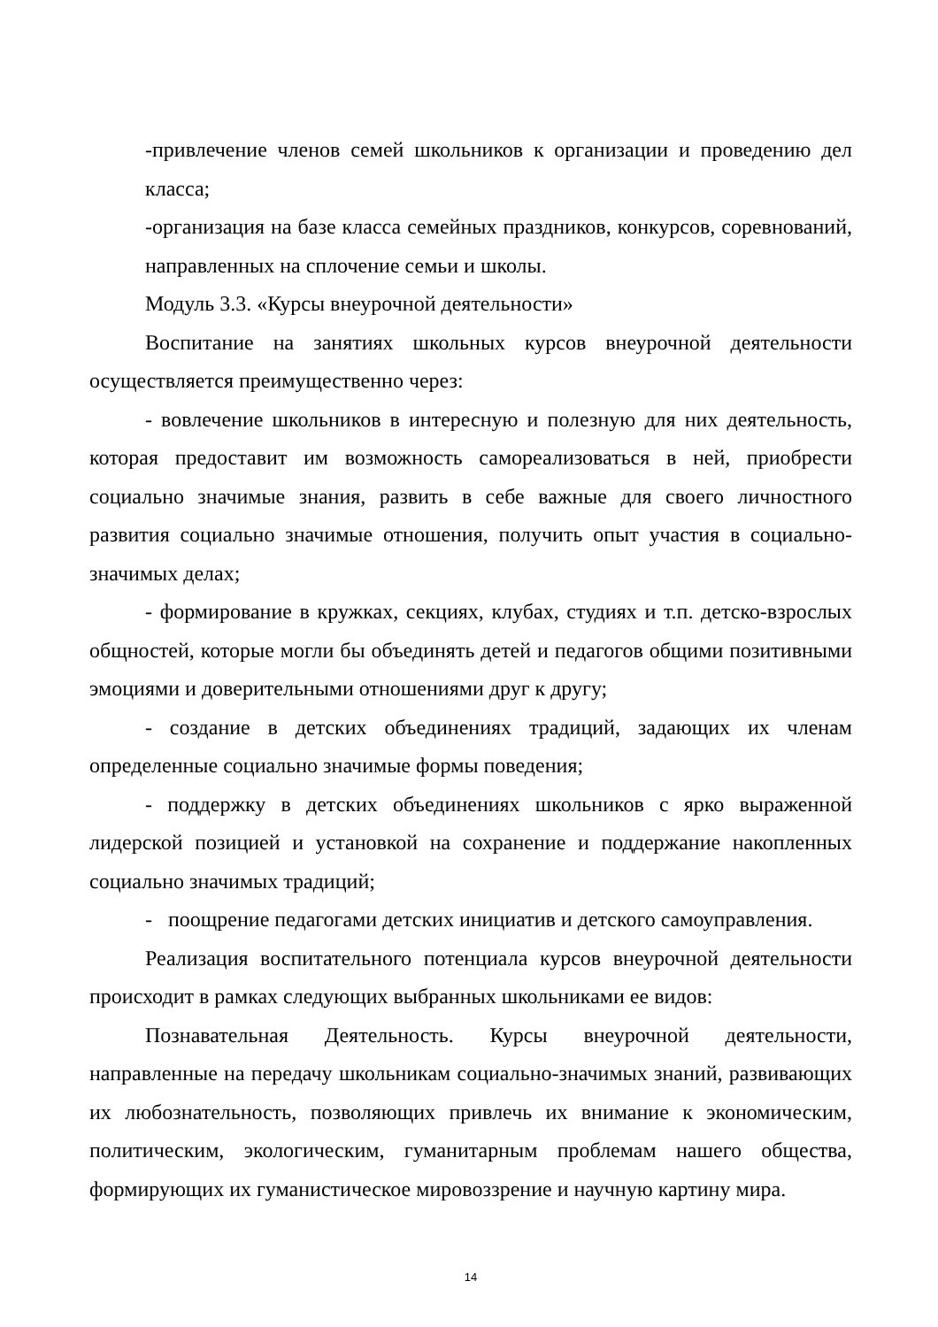-привлечение членов семей школьников к организации и проведению дел класса;
-организация на базе класса семейных праздников, конкурсов, соревнований, направленных на сплочение семьи и школы.
Модуль 3.3. «Курсы внеурочной деятельности»
Воспитание на занятиях школьных курсов внеурочной деятельности осуществляется преимущественно через:
- вовлечение школьников в интересную и полезную для них деятельность, которая предоставит им возможность самореализоваться в ней, приобрести социально значимые знания, развить в себе важные для своего личностного развития социально значимые отношения, получить опыт участия в социально-значимых делах;
- формирование в кружках, секциях, клубах, студиях и т.п. детско-взрослых общностей, которые могли бы объединять детей и педагогов общими позитивными эмоциями и доверительными отношениями друг к другу;
- создание в детских объединениях традиций, задающих их членам определенные социально значимые формы поведения;
- поддержку в детских объединениях школьников с ярко выраженной лидерской позицией и установкой на сохранение и поддержание накопленных социально значимых традиций;
- поощрение педагогами детских инициатив и детского самоуправления.
Реализация воспитательного потенциала курсов внеурочной деятельности происходит в рамках следующих выбранных школьниками ее видов:
Познавательная Деятельность. Курсы внеурочной деятельности, направленные на передачу школьникам социально-значимых знаний, развивающих их любознательность, позволяющих привлечь их внимание к экономическим, политическим, экологическим, гуманитарным проблемам нашего общества, формирующих их гуманистическое мировоззрение и научную картину мира.
14